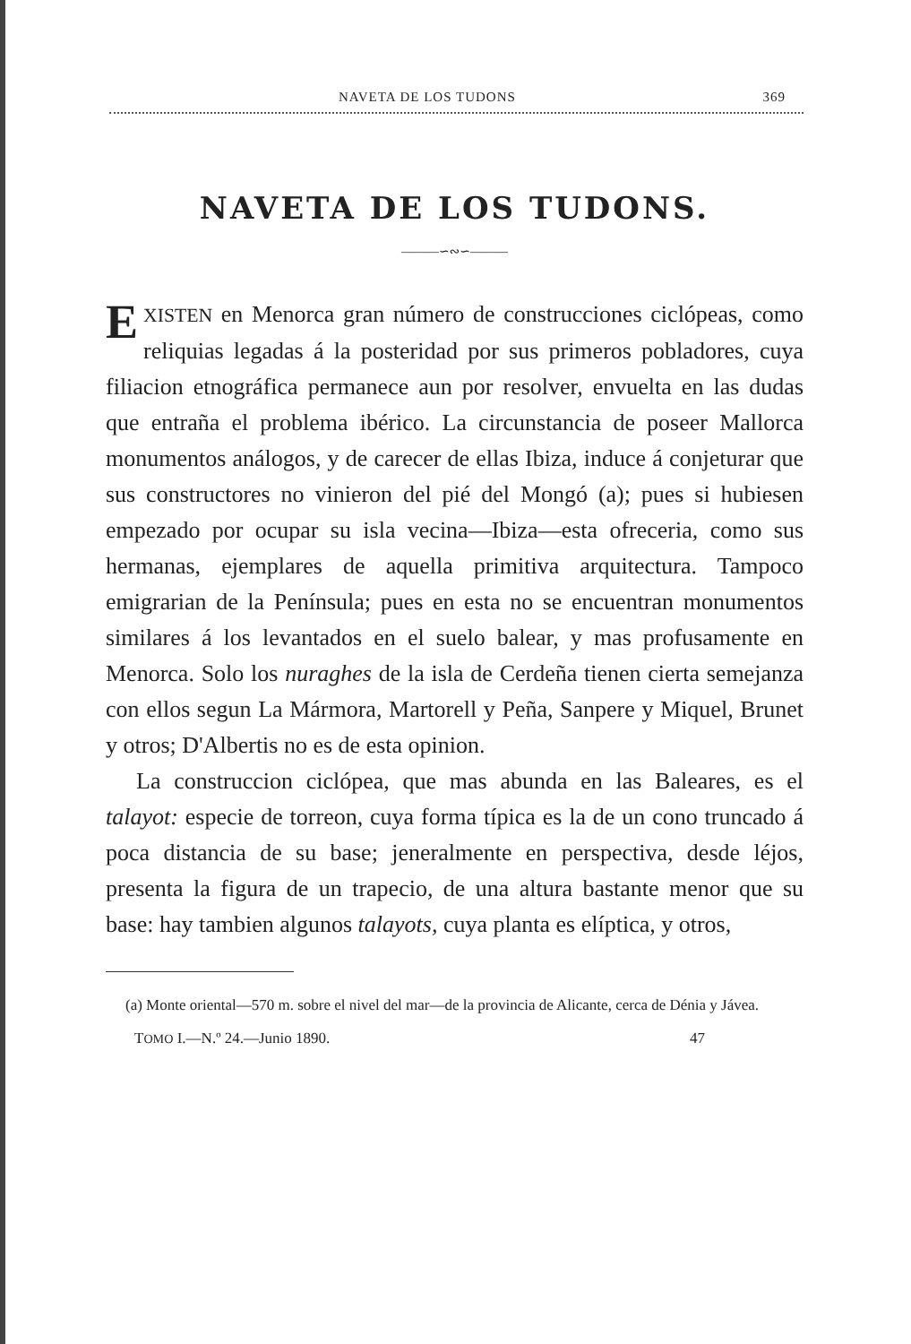NAVETA DE LOS TUDONS 369
NAVETA DE LOS TUDONS.
———∽∾∽———
EXISTEN en Menorca gran número de construcciones ciclópeas, como reliquias legadas á la posteridad por sus primeros pobladores, cuya filiacion etnográfica permanece aun por resolver, envuelta en las dudas que entraña el problema ibérico. La circunstancia de poseer Mallorca monumentos análogos, y de carecer de ellas Ibiza, induce á conjeturar que sus constructores no vinieron del pié del Mongó (a); pues si hubiesen empezado por ocupar su isla vecina—Ibiza—esta ofreceria, como sus hermanas, ejemplares de aquella primitiva arquitectura. Tampoco emigrarian de la Península; pues en esta no se encuentran monumentos similares á los levantados en el suelo balear, y mas profusamente en Menorca. Solo los nuraghes de la isla de Cerdeña tienen cierta semejanza con ellos segun La Mármora, Martorell y Peña, Sanpere y Miquel, Brunet y otros; D'Albertis no es de esta opinion.
La construccion ciclópea, que mas abunda en las Baleares, es el talayot: especie de torreon, cuya forma típica es la de un cono truncado á poca distancia de su base; jeneralmente en perspectiva, desde léjos, presenta la figura de un trapecio, de una altura bastante menor que su base: hay tambien algunos talayots, cuya planta es elíptica, y otros,
(a) Monte oriental—570 m. sobre el nivel del mar—de la provincia de Alicante, cerca de Dénia y Jávea.
TOMO I.—N.º 24.—Junio 1890. 47